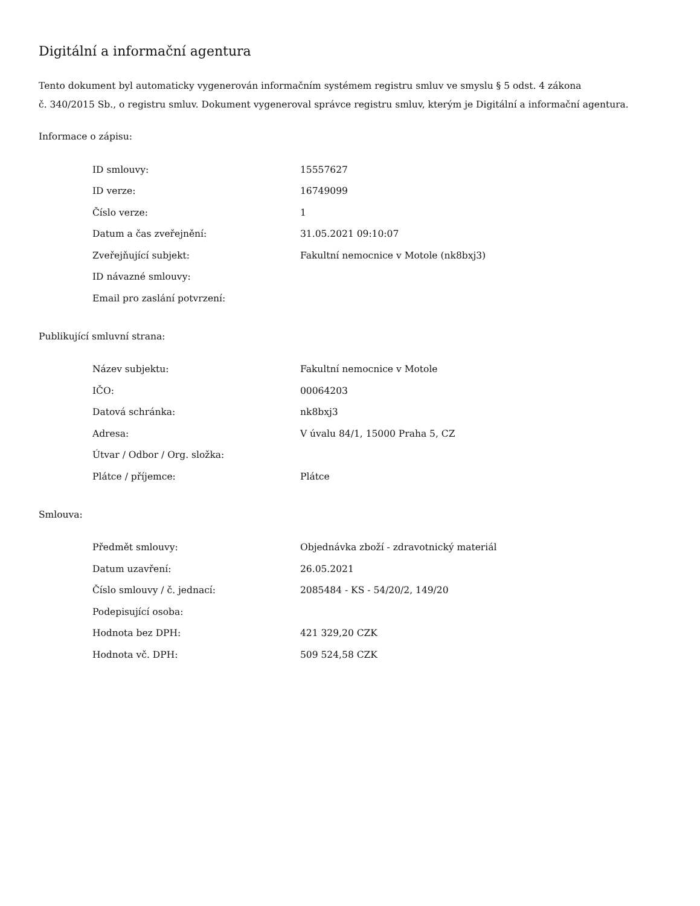Digitální a informační agentura
Tento dokument byl automaticky vygenerován informačním systémem registru smluv ve smyslu § 5 odst. 4 zákona
č. 340/2015 Sb., o registru smluv. Dokument vygeneroval správce registru smluv, kterým je Digitální a informační agentura.
Informace o zápisu:
| ID smlouvy: | 15557627 |
| ID verze: | 16749099 |
| Číslo verze: | 1 |
| Datum a čas zveřejnění: | 31.05.2021 09:10:07 |
| Zveřejňující subjekt: | Fakultní nemocnice v Motole (nk8bxj3) |
| ID návazné smlouvy: | |
| Email pro zaslání potvrzení: | |
Publikující smluvní strana:
| Název subjektu: | Fakultní nemocnice v Motole |
| IČO: | 00064203 |
| Datová schránka: | nk8bxj3 |
| Adresa: | V úvalu 84/1, 15000 Praha 5, CZ |
| Útvar / Odbor / Org. složka: | |
| Plátce / příjemce: | Plátce |
Smlouva:
| Předmět smlouvy: | Objednávka zboží - zdravotnický materiál |
| Datum uzavření: | 26.05.2021 |
| Číslo smlouvy / č. jednací: | 2085484 - KS - 54/20/2, 149/20 |
| Podepisující osoba: | |
| Hodnota bez DPH: | 421 329,20 CZK |
| Hodnota vč. DPH: | 509 524,58 CZK |